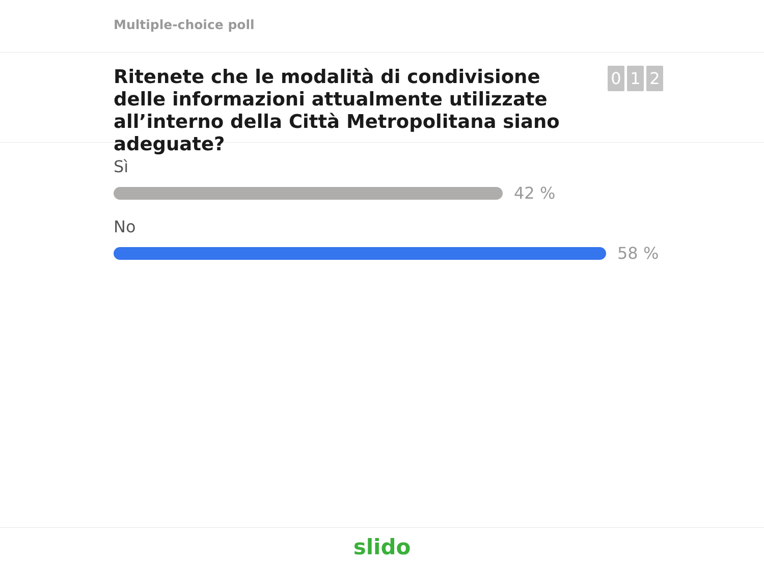Multiple-choice poll
Ritenete che le modalità di condivisione delle informazioni attualmente utilizzate all’interno della Città Metropolitana siano adeguate?
0 1 2
Sì
42 %
No
58 %
slido